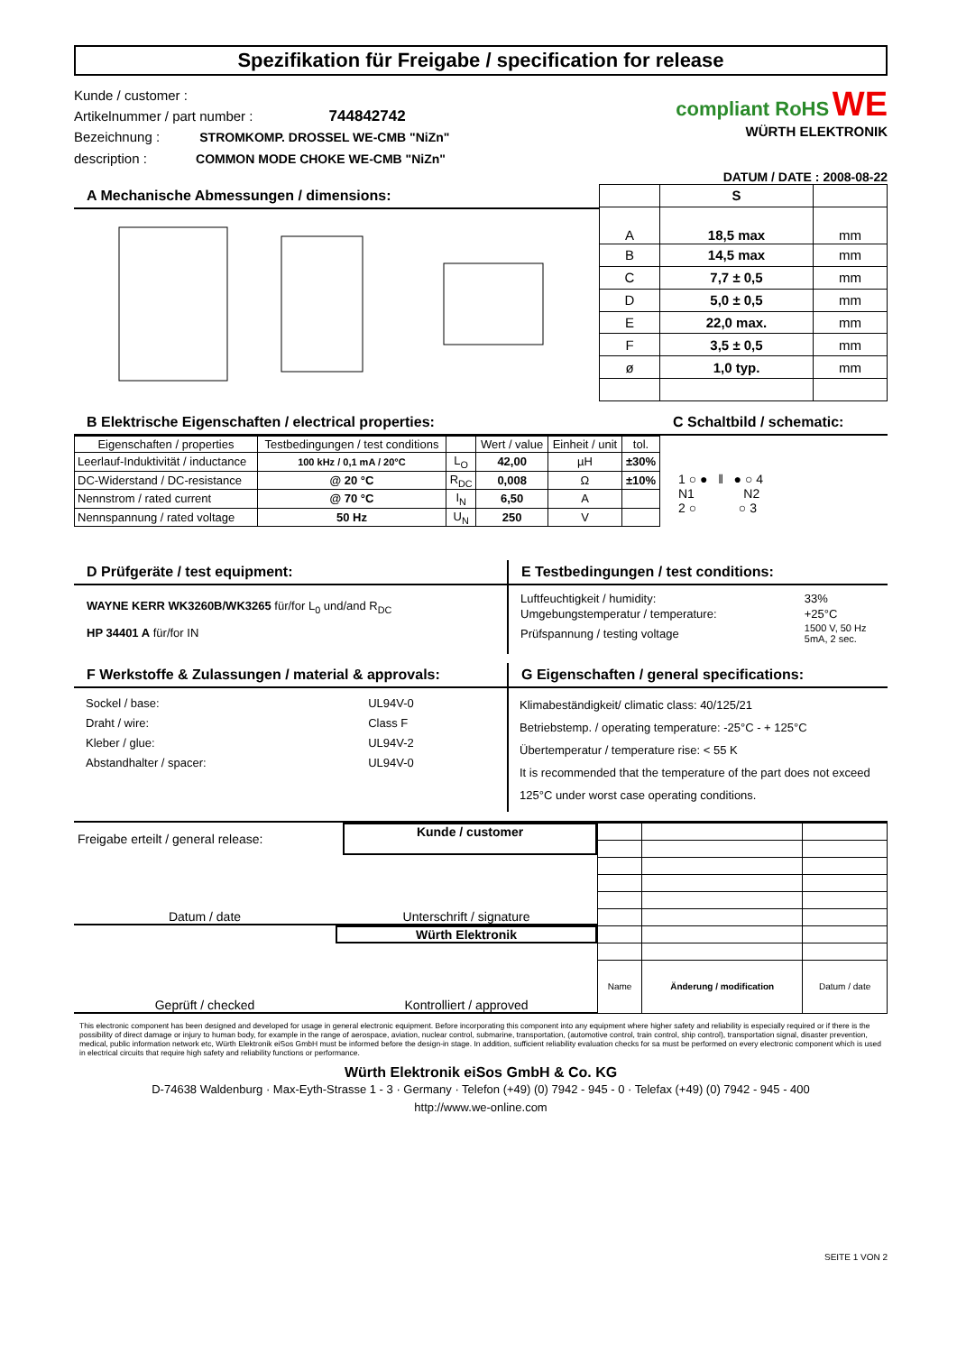Spezifikation für Freigabe / specification for release
Kunde / customer :
Artikelnummer / part number : 744842742
Bezeichnung : STROMKOMP. DROSSEL WE-CMB "NiZn"
description : COMMON MODE CHOKE WE-CMB "NiZn"
compliant RoHS WE
WÜRTH ELEKTRONIK
DATUM / DATE : 2008-08-22
A Mechanische Abmessungen / dimensions:
| | S | |
| A | 18,5 max | mm |
| B | 14,5 max | mm |
| C | 7,7 ± 0,5 | mm |
| D | 5,0 ± 0,5 | mm |
| E | 22,0 max. | mm |
| F | 3,5 ± 0,5 | mm |
| ø | 1,0 typ. | mm |
B Elektrische Eigenschaften / electrical properties:
| Eigenschaften / properties | Testbedingungen / test conditions | | Wert / value | Einheit / unit | tol. |
| Leerlauf-Induktivität / inductance | 100 kHz / 0,1 mA / 20°C | L<sub>O</sub> | 42,00 | µH | ±30% |
| DC-Widerstand / DC-resistance | @ 20 °C | R<sub>DC</sub> | 0,008 | Ω | ±10% |
| Nennstrom / rated current | @ 70 °C | I<sub>N</sub> | 6,50 | A | |
| Nennspannung / rated voltage | 50 Hz | U<sub>N</sub> | 250 | V | |
C Schaltbild / schematic:
1 ○ ● ‖ ● ○ 4
N1 N2
2 ○ ○ 3
D Prüfgeräte / test equipment:
WAYNE KERR WK3260B/WK3265 für/for L<sub>0</sub> und/and R<sub>DC</sub>
HP 34401 A für/for IN
E Testbedingungen / test conditions:
| Luftfeuchtigkeit / humidity: | 33% |
| Umgebungstemperatur / temperature: | +25°C |
| Prüfspannung / testing voltage | 1500 V, 50 Hz 5mA, 2 sec. |
F Werkstoffe & Zulassungen / material & approvals:
| Sockel / base: | UL94V-0 |
| Draht / wire: | Class F |
| Kleber / glue: | UL94V-2 |
| Abstandhalter / spacer: | UL94V-0 |
G Eigenschaften / general specifications:
Klimabeständigkeit/ climatic class: 40/125/21
Betriebstemp. / operating temperature: -25°C - + 125°C
Übertemperatur / temperature rise: < 55 K
It is recommended that the temperature of the part does not exceed 125°C under worst case operating conditions.
Freigabe erteilt / general release:
Kunde / customer
Datum / date Unterschrift / signature
Würth Elektronik
Geprüft / checked Kontrolliert / approved
| Name | Änderung / modification | Datum / date |
This electronic component has been designed and developed for usage in general electronic equipment. Before incorporating this component into any equipment where higher safety and reliability is especially required or if there is the possibility of direct damage or injury to human body, for example in the range of aerospace, aviation, nuclear control, submarine, transportation, (automotive control, train control, ship control), transportation signal, disaster prevention, medical, public information network etc, Würth Elektronik eiSos GmbH must be informed before the design-in stage. In addition, sufficient reliability evaluation checks for sa must be performed on every electronic component which is used in electrical circuits that require high safety and reliability functions or performance.
Würth Elektronik eiSos GmbH & Co. KG
D-74638 Waldenburg · Max-Eyth-Strasse 1 - 3 · Germany · Telefon (+49) (0) 7942 - 945 - 0 · Telefax (+49) (0) 7942 - 945 - 400
http://www.we-online.com
SEITE 1 VON 2